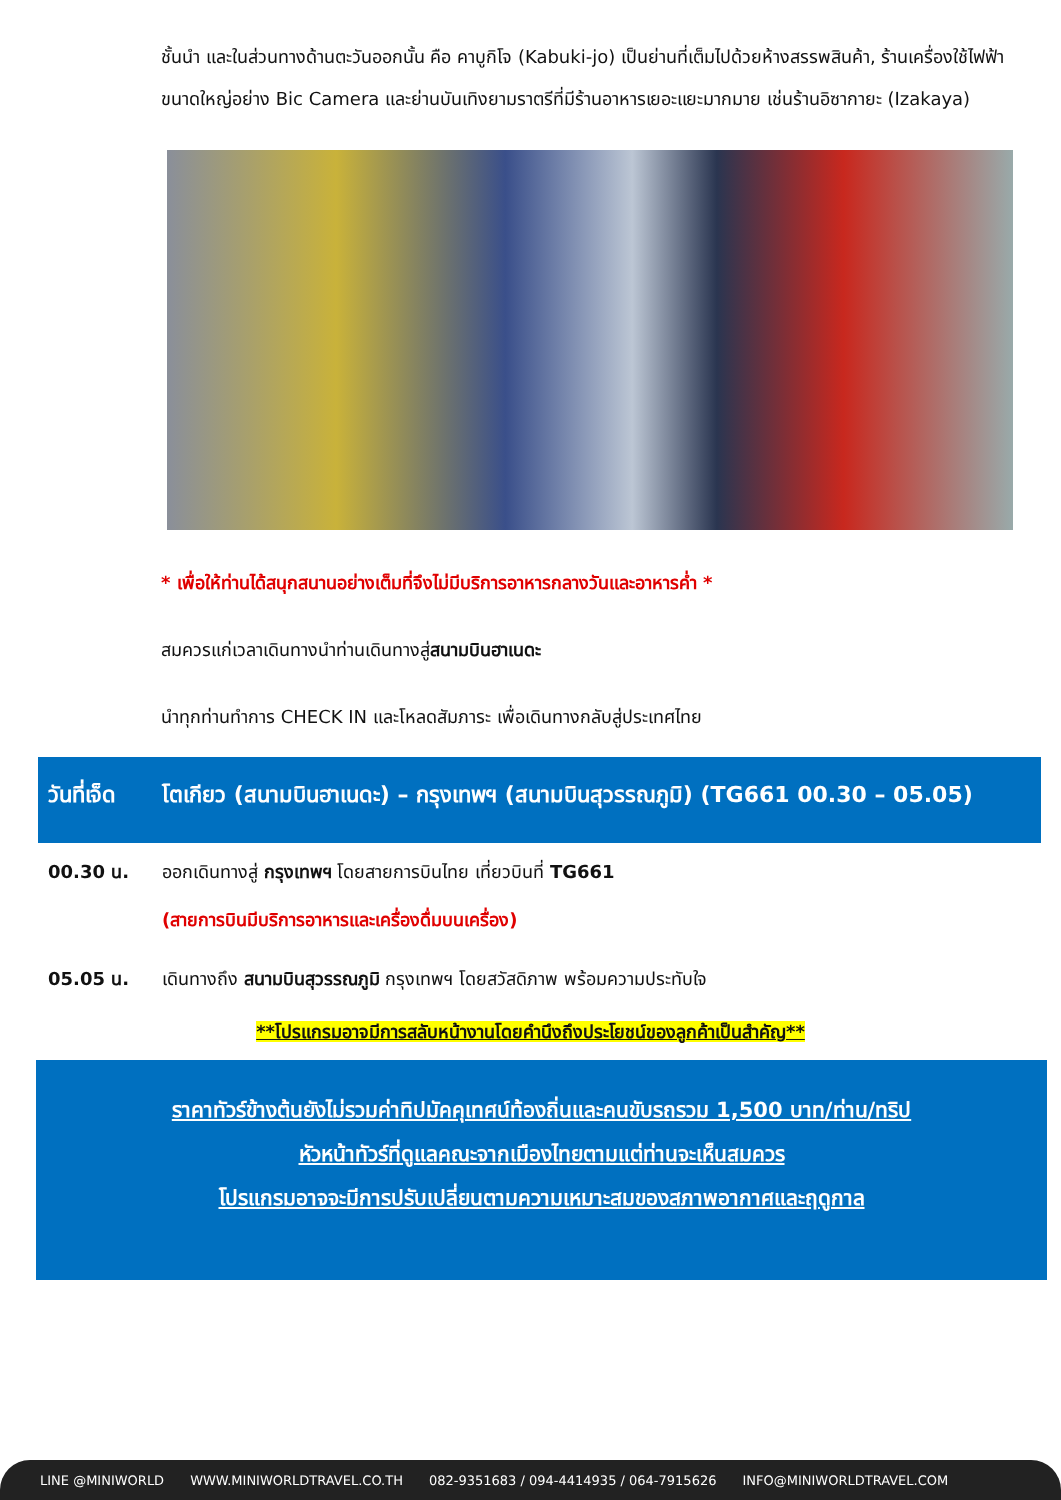ชั้นนำ และในส่วนทางด้านตะวันออกนั้น คือ คาบูกิโจ (Kabuki-jo) เป็นย่านที่เต็มไปด้วยห้างสรรพสินค้า, ร้านเครื่องใช้ไฟฟ้าขนาดใหญ่อย่าง Bic Camera และย่านบันเทิงยามราตรีที่มีร้านอาหารเยอะแยะมากมาย เช่นร้านอิซากายะ (Izakaya)
* เพื่อให้ท่านได้สนุกสนานอย่างเต็มที่จึงไม่มีบริการอาหารกลางวันและอาหารค่ำ *
สมควรแก่เวลาเดินทางนำท่านเดินทางสู่สนามบินฮาเนดะ
นำทุกท่านทำการ CHECK IN และโหลดสัมภาระ เพื่อเดินทางกลับสู่ประเทศไทย
วันที่เจ็ด
โตเกียว (สนามบินฮาเนดะ) – กรุงเทพฯ (สนามบินสุวรรณภูมิ) (TG661 00.30 – 05.05)
| 00.30 น. | ออกเดินทางสู่ กรุงเทพฯ โดยสายการบินไทย เที่ยวบินที่ TG661 (สายการบินมีบริการอาหารและเครื่องดื่มบนเครื่อง) |
| 05.05 น. | เดินทางถึง สนามบินสุวรรณภูมิ กรุงเทพฯ โดยสวัสดิภาพ พร้อมความประทับใจ |
**โปรแกรมอาจมีการสลับหน้างานโดยคำนึงถึงประโยชน์ของลูกค้าเป็นสำคัญ**
ราคาทัวร์ข้างต้นยังไม่รวมค่าทิปมัคคุเทศน์ท้องถิ่นและคนขับรถรวม 1,500 บาท/ท่าน/ทริป
หัวหน้าทัวร์ที่ดูแลคณะจากเมืองไทยตามแต่ท่านจะเห็นสมควร
โปรแกรมอาจจะมีการปรับเปลี่ยนตามความเหมาะสมของสภาพอากาศและฤดูกาล
LINE @MINIWORLD WWW.MINIWORLDTRAVEL.CO.TH 082-9351683 / 094-4414935 / 064-7915626 INFO@MINIWORLDTRAVEL.COM